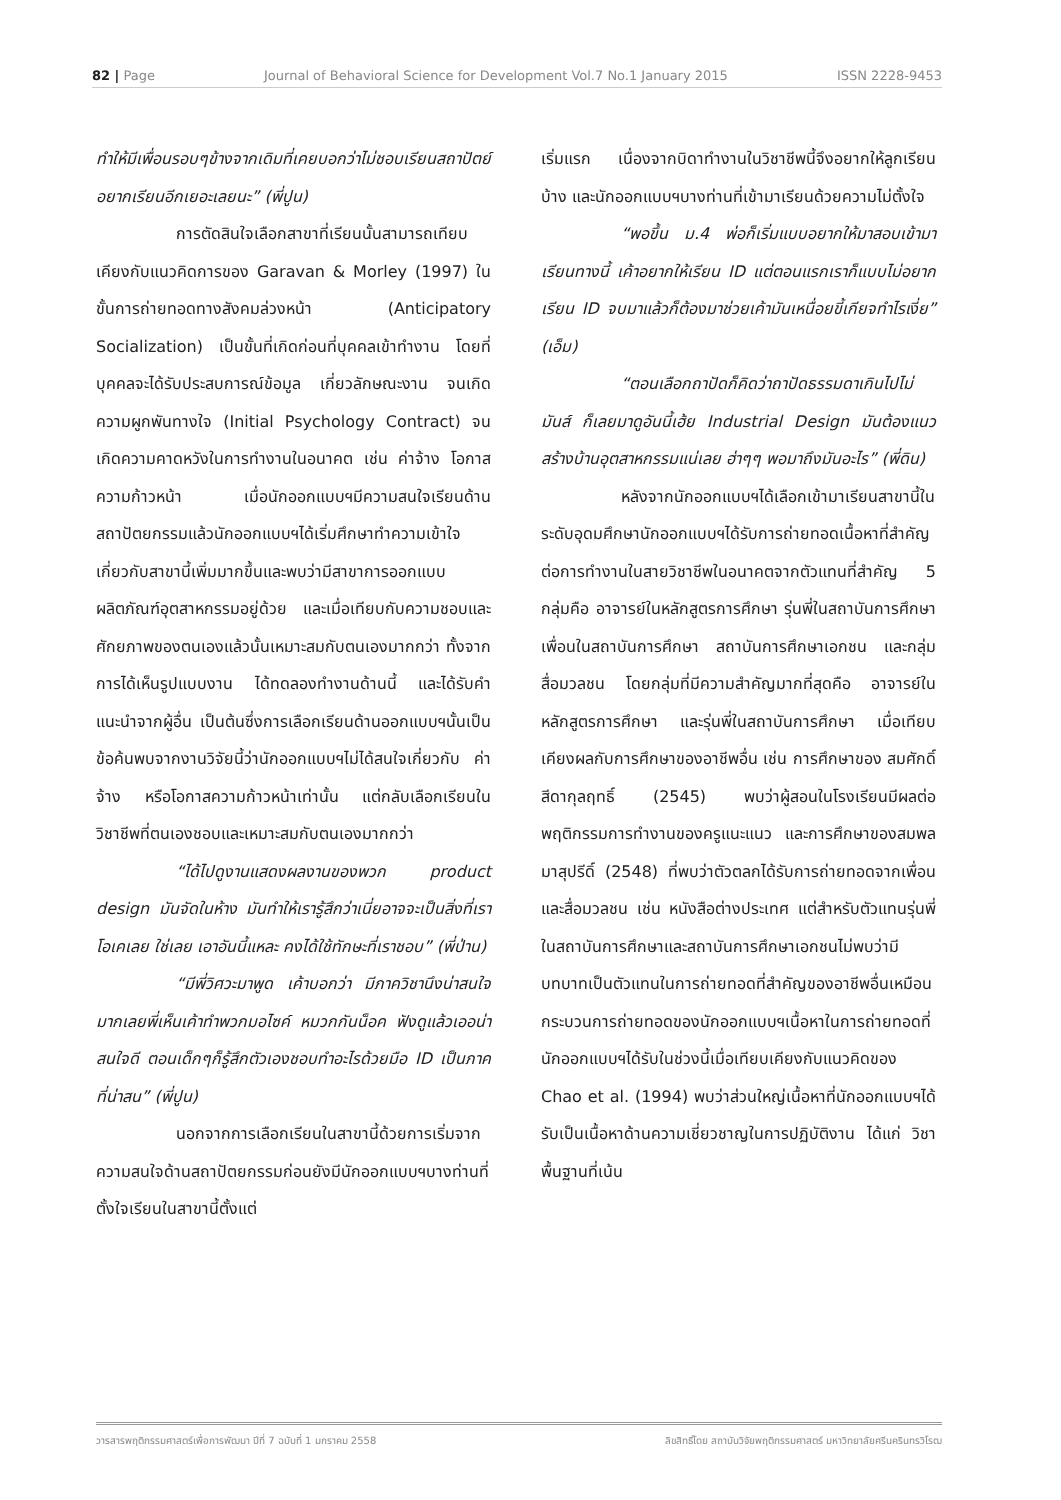82 | Page Journal of Behavioral Science for Development Vol.7 No.1 January 2015 ISSN 2228-9453
ทำให้มีเพื่อนรอบๆข้างจากเดิมที่เคยบอกว่าไม่ชอบเรียนสถาปัตย์อยากเรียนอีกเยอะเลยนะ” (พี่ปูน)
การตัดสินใจเลือกสาขาที่เรียนนั้นสามารถเทียบเคียงกับแนวคิดการของ Garavan & Morley (1997) ในขั้นการถ่ายทอดทางสังคมล่วงหน้า (Anticipatory Socialization) เป็นขั้นที่เกิดก่อนที่บุคคลเข้าทำงาน โดยที่บุคคลจะได้รับประสบการณ์ข้อมูล เกี่ยวลักษณะงาน จนเกิดความผูกพันทางใจ (Initial Psychology Contract) จนเกิดความคาดหวังในการทำงานในอนาคต เช่น ค่าจ้าง โอกาสความก้าวหน้า เมื่อนักออกแบบฯมีความสนใจเรียนด้านสถาปัตยกรรมแล้วนักออกแบบฯได้เริ่มศึกษาทำความเข้าใจเกี่ยวกับสาขานี้เพิ่มมากขึ้นและพบว่ามีสาขาการออกแบบผลิตภัณฑ์อุตสาหกรรมอยู่ด้วย และเมื่อเทียบกับความชอบและศักยภาพของตนเองแล้วนั้นเหมาะสมกับตนเองมากกว่า ทั้งจากการได้เห็นรูปแบบงาน ได้ทดลองทำงานด้านนี้ และได้รับคำแนะนำจากผู้อื่น เป็นต้นซึ่งการเลือกเรียนด้านออกแบบฯนั้นเป็นข้อค้นพบจากงานวิจัยนี้ว่านักออกแบบฯไม่ได้สนใจเกี่ยวกับ ค่าจ้าง หรือโอกาสความก้าวหน้าเท่านั้น แต่กลับเลือกเรียนในวิชาชีพที่ตนเองชอบและเหมาะสมกับตนเองมากกว่า
“ได้ไปดูงานแสดงผลงานของพวก product design มันจัดในห้าง มันทำให้เรารู้สึกว่าเนี่ยอาจจะเป็นสิ่งที่เราโอเคเลย ใช่เลย เอาอันนี้แหละ คงได้ใช้ทักษะที่เราชอบ” (พี่ป่าน)
“มีพี่วิศวะมาพูด เค้าบอกว่า มีภาควิชานึงน่าสนใจมากเลยพี่เห็นเค้าทำพวกมอไซค์ หมวกกันน็อค ฟังดูแล้วเออน่าสนใจดี ตอนเด็กๆก็รู้สึกตัวเองชอบทำอะไรด้วยมือ ID เป็นภาคที่น่าสน” (พี่ปูน)
นอกจากการเลือกเรียนในสาขานี้ด้วยการเริ่มจากความสนใจด้านสถาปัตยกรรมก่อนยังมีนักออกแบบฯบางท่านที่ตั้งใจเรียนในสาขานี้ตั้งแต่
เริ่มแรก เนื่องจากบิดาทำงานในวิชาชีพนี้จึงอยากให้ลูกเรียนบ้าง และนักออกแบบฯบางท่านที่เข้ามาเรียนด้วยความไม่ตั้งใจ
“พอขึ้น ม.4 พ่อก็เริ่มแบบอยากให้มาสอบเข้ามาเรียนทางนี้ เค้าอยากให้เรียน ID แต่ตอนแรกเราก็แบบไม่อยากเรียน ID จบมาแล้วก็ต้องมาช่วยเค้ามันเหนื่อยขี้เกียจทำไรเงี่ย” (เอ็ม)
“ตอนเลือกถาปัดก็คิดว่าถาปัดธรรมดาเกินไปไม่มันส์ ก็เลยมาดูอันนี้เฮ้ย Industrial Design มันต้องแนวสร้างบ้านอุตสาหกรรมแน่เลย ฮ่าๆๆ พอมาถึงมันอะไร” (พี่ดิน)
หลังจากนักออกแบบฯได้เลือกเข้ามาเรียนสาขานี้ในระดับอุดมศึกษานักออกแบบฯได้รับการถ่ายทอดเนื้อหาที่สำคัญต่อการทำงานในสายวิชาชีพในอนาคตจากตัวแทนที่สำคัญ 5 กลุ่มคือ อาจารย์ในหลักสูตรการศึกษา รุ่นพี่ในสถาบันการศึกษา เพื่อนในสถาบันการศึกษา สถาบันการศึกษาเอกชน และกลุ่มสื่อมวลชน โดยกลุ่มที่มีความสำคัญมากที่สุดคือ อาจารย์ในหลักสูตรการศึกษา และรุ่นพี่ในสถาบันการศึกษา เมื่อเทียบเคียงผลกับการศึกษาของอาชีพอื่น เช่น การศึกษาของ สมศักดิ์ สีดากุลฤทธิ์ (2545) พบว่าผู้สอนในโรงเรียนมีผลต่อพฤติกรรมการทำงานของครูแนะแนว และการศึกษาของสมพล มาสุปรีดิ์ (2548) ที่พบว่าตัวตลกได้รับการถ่ายทอดจากเพื่อน และสื่อมวลชน เช่น หนังสือต่างประเทศ แต่สำหรับตัวแทนรุ่นพี่ในสถาบันการศึกษาและสถาบันการศึกษาเอกชนไม่พบว่ามีบทบาทเป็นตัวแทนในการถ่ายทอดที่สำคัญของอาชีพอื่นเหมือนกระบวนการถ่ายทอดของนักออกแบบฯเนื้อหาในการถ่ายทอดที่นักออกแบบฯได้รับในช่วงนี้เมื่อเทียบเคียงกับแนวคิดของ Chao et al. (1994) พบว่าส่วนใหญ่เนื้อหาที่นักออกแบบฯได้รับเป็นเนื้อหาด้านความเชี่ยวชาญในการปฏิบัติงาน ได้แก่ วิชาพื้นฐานที่เน้น
วารสารพฤติกรรมศาสตร์เพื่อการพัฒนา ปีที่ 7 ฉบับที่ 1 มกราคม 2558 ลิขสิทธิ์โดย สถาบันวิจัยพฤติกรรมศาสตร์ มหาวิทยาลัยศรีนครินทรวิโรฒ